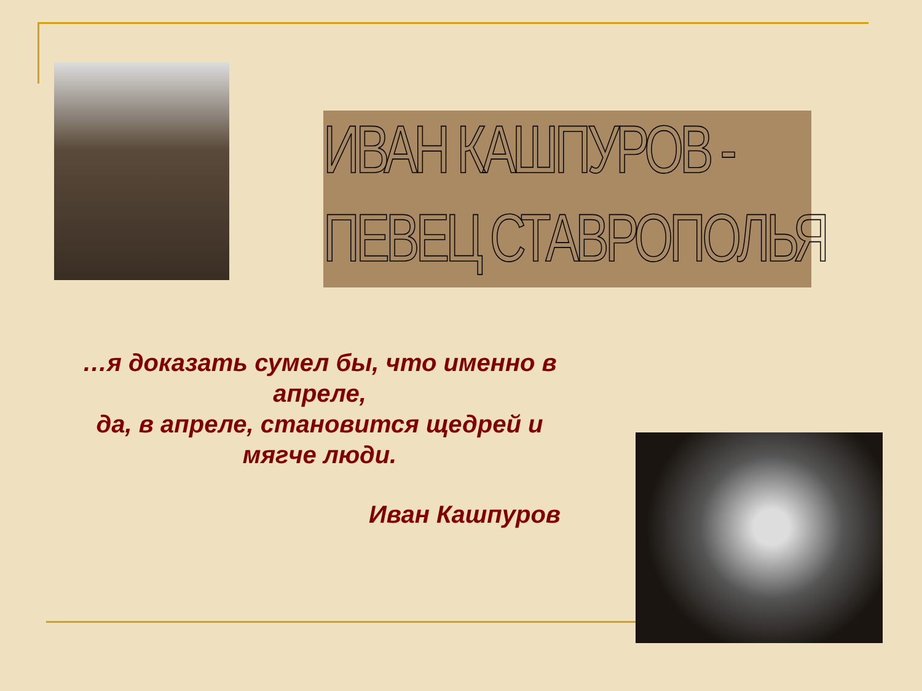ИВАН КАШПУРОВ -
ПЕВЕЦ СТАВРОПОЛЬЯ
…я доказать сумел бы, что именно в апреле,
да, в апреле, становится щедрей и мягче люди.
Иван Кашпуров